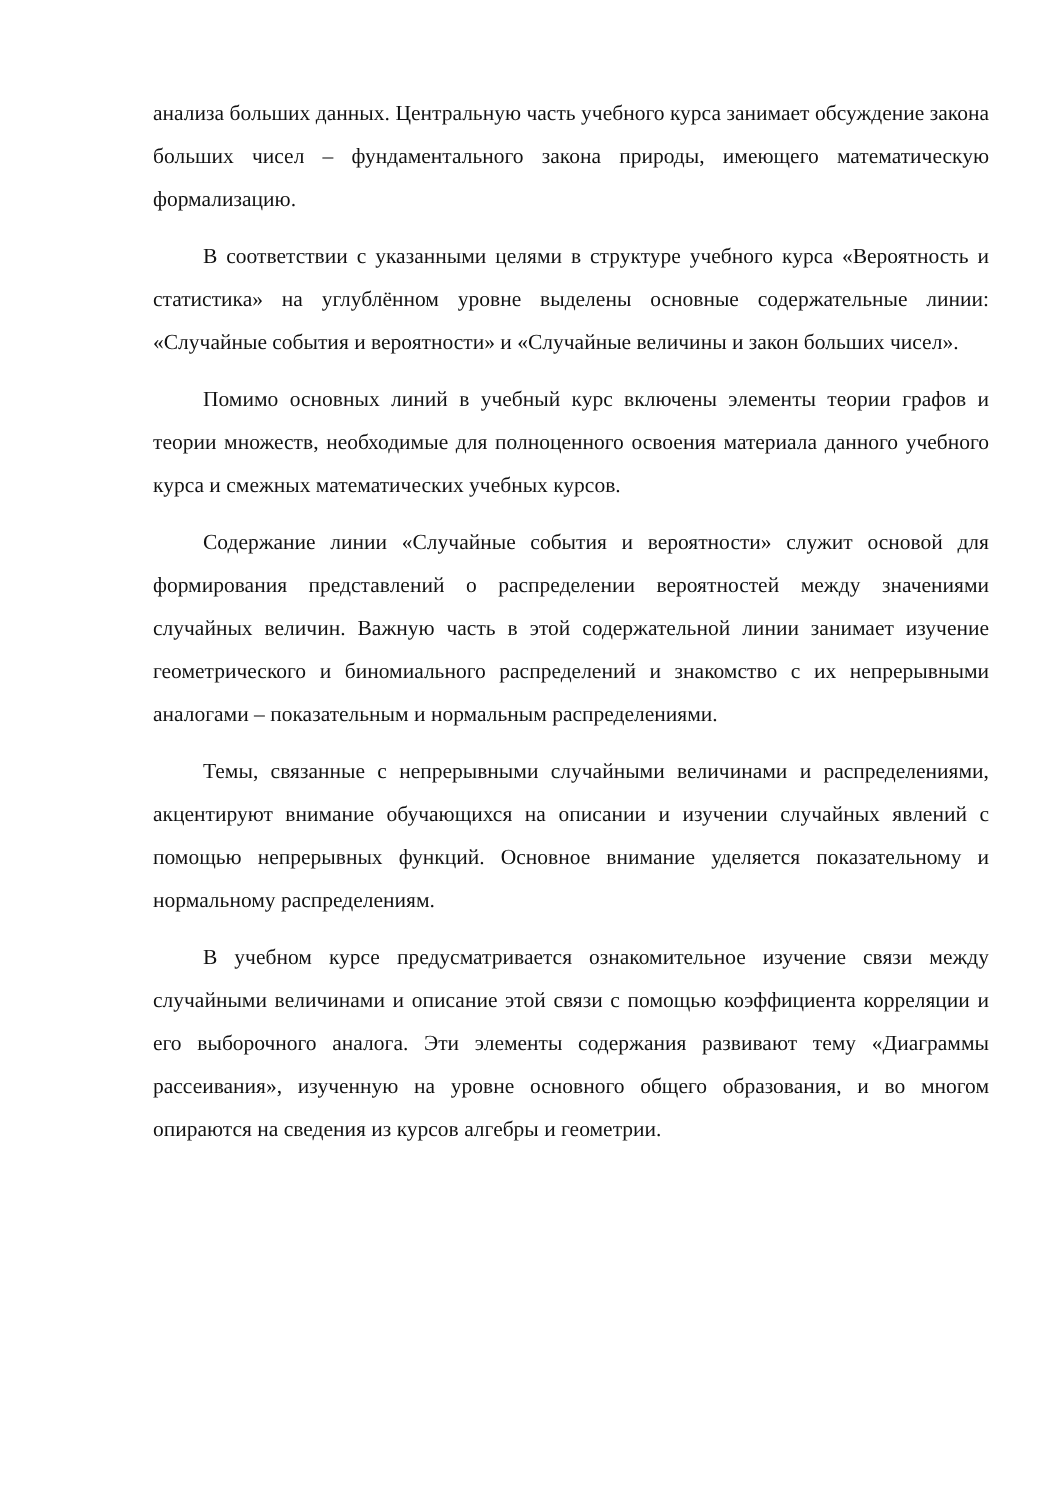анализа больших данных. Центральную часть учебного курса занимает обсуждение закона больших чисел – фундаментального закона природы, имеющего математическую формализацию.
В соответствии с указанными целями в структуре учебного курса «Вероятность и статистика» на углублённом уровне выделены основные содержательные линии: «Случайные события и вероятности» и «Случайные величины и закон больших чисел».
Помимо основных линий в учебный курс включены элементы теории графов и теории множеств, необходимые для полноценного освоения материала данного учебного курса и смежных математических учебных курсов.
Содержание линии «Случайные события и вероятности» служит основой для формирования представлений о распределении вероятностей между значениями случайных величин. Важную часть в этой содержательной линии занимает изучение геометрического и биномиального распределений и знакомство с их непрерывными аналогами – показательным и нормальным распределениями.
Темы, связанные с непрерывными случайными величинами и распределениями, акцентируют внимание обучающихся на описании и изучении случайных явлений с помощью непрерывных функций. Основное внимание уделяется показательному и нормальному распределениям.
В учебном курсе предусматривается ознакомительное изучение связи между случайными величинами и описание этой связи с помощью коэффициента корреляции и его выборочного аналога. Эти элементы содержания развивают тему «Диаграммы рассеивания», изученную на уровне основного общего образования, и во многом опираются на сведения из курсов алгебры и геометрии.